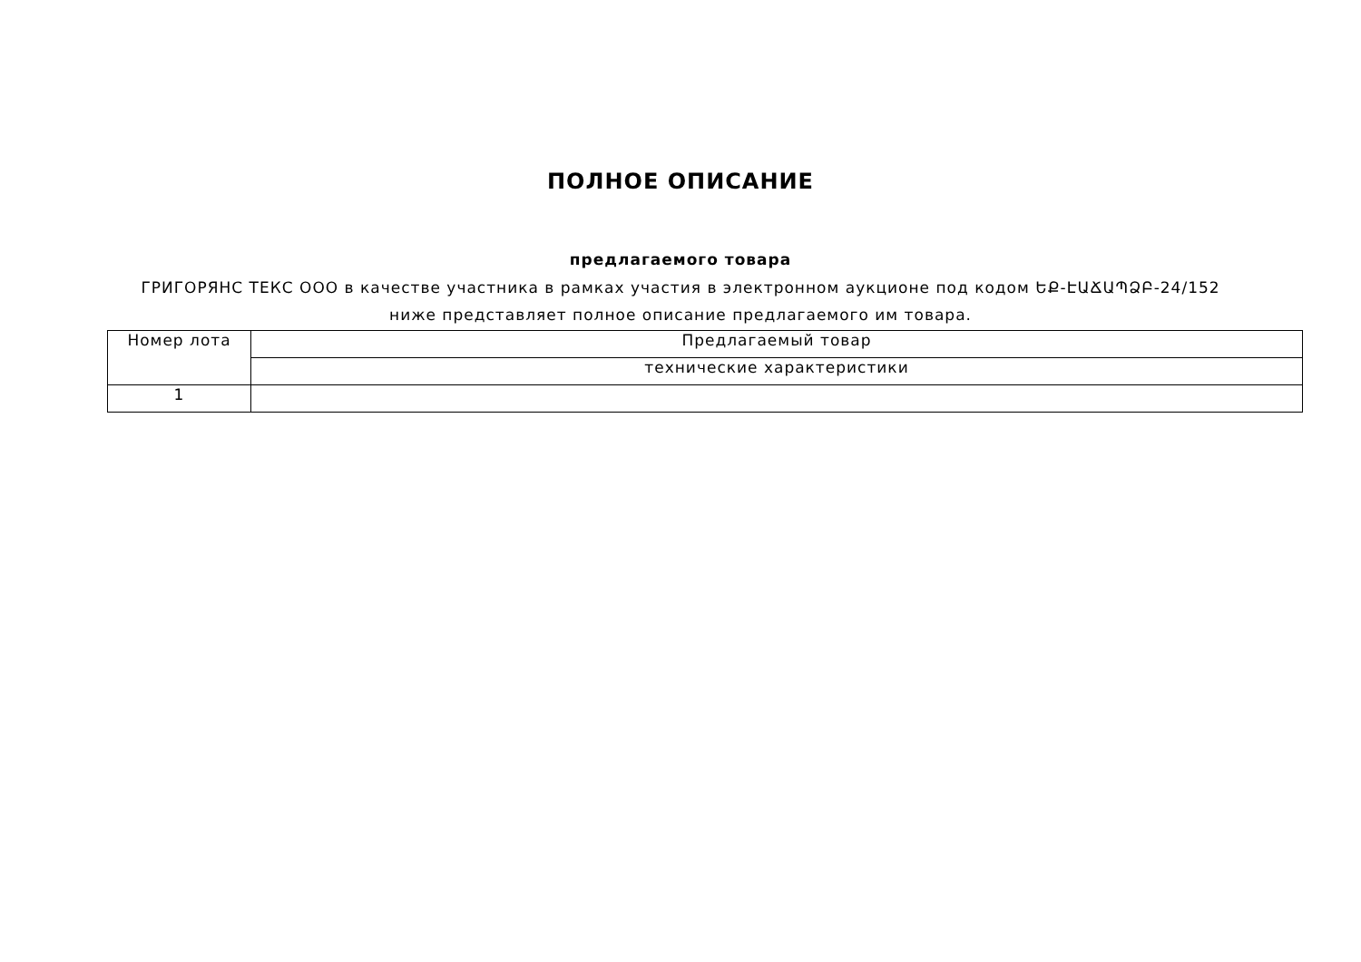ПОЛНОЕ ОПИСАНИЕ
предлагаемого товара
ГРИГОРЯНС ТЕКС ООО в качестве участника в рамках участия в электронном аукционе под кодом ԵՔ-ԷԱՃԱՊՁԲ-24/152 ниже представляет полное описание предлагаемого им товара.
| Номер лота | Предлагаемый товар |
| --- | --- |
| | технические характеристики |
| 1 | |